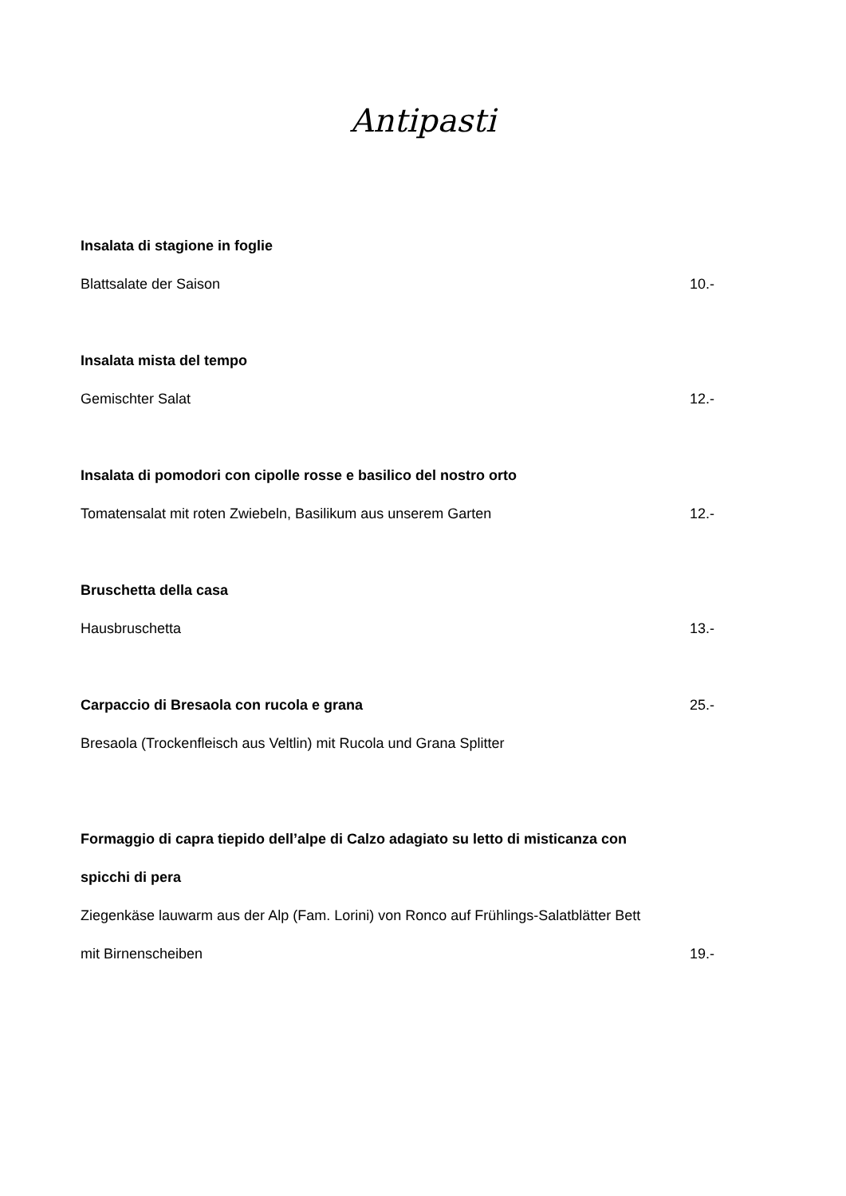Antipasti
Insalata di stagione in foglie
Blattsalate der Saison 10.-
Insalata mista del tempo
Gemischter Salat 12.-
Insalata di pomodori con cipolle rosse e basilico del nostro orto
Tomatensalat mit roten Zwiebeln, Basilikum aus unserem Garten 12.-
Bruschetta della casa
Hausbruschetta 13.-
Carpaccio di Bresaola con rucola e grana 25.-
Bresaola (Trockenfleisch aus Veltlin) mit Rucola und Grana Splitter
Formaggio di capra tiepido dell’alpe di Calzo adagiato su letto di misticanza con
spicchi di pera
Ziegenkäse lauwarm aus der Alp (Fam. Lorini) von Ronco auf Frühlings-Salatblätter Bett
mit Birnenscheiben 19.-